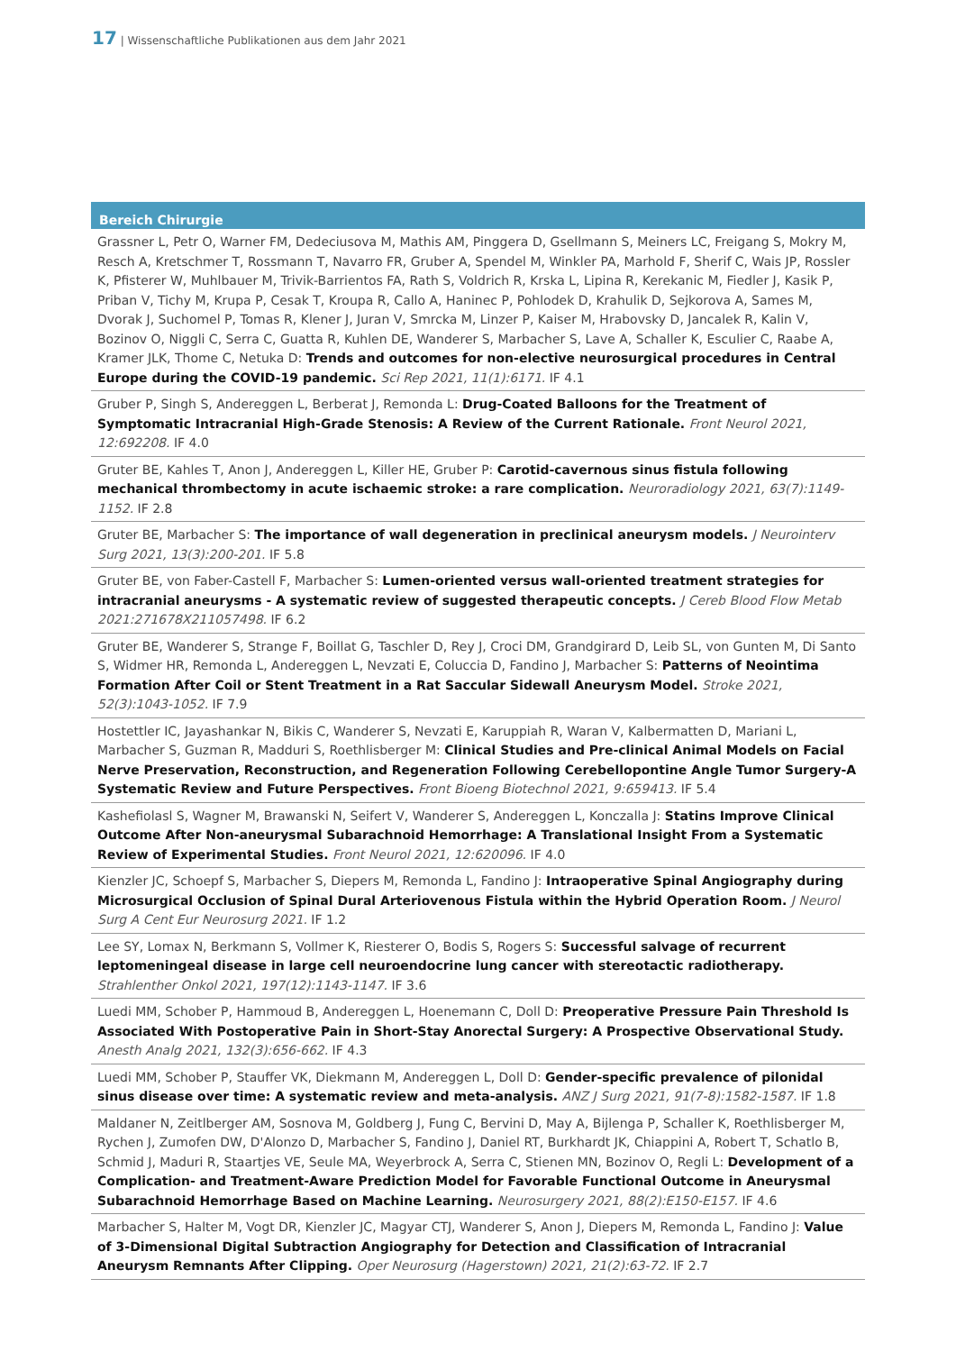17 | Wissenschaftliche Publikationen aus dem Jahr 2021
Bereich Chirurgie
Grassner L, Petr O, Warner FM, Dedeciusova M, Mathis AM, Pinggera D, Gsellmann S, Meiners LC, Freigang S, Mokry M, Resch A, Kretschmer T, Rossmann T, Navarro FR, Gruber A, Spendel M, Winkler PA, Marhold F, Sherif C, Wais JP, Rossler K, Pfisterer W, Muhlbauer M, Trivik-Barrientos FA, Rath S, Voldrich R, Krska L, Lipina R, Kerekanic M, Fiedler J, Kasik P, Priban V, Tichy M, Krupa P, Cesak T, Kroupa R, Callo A, Haninec P, Pohlodek D, Krahulik D, Sejkorova A, Sames M, Dvorak J, Suchomel P, Tomas R, Klener J, Juran V, Smrcka M, Linzer P, Kaiser M, Hrabovsky D, Jancalek R, Kalin V, Bozinov O, Niggli C, Serra C, Guatta R, Kuhlen DE, Wanderer S, Marbacher S, Lave A, Schaller K, Esculier C, Raabe A, Kramer JLK, Thome C, Netuka D: Trends and outcomes for non-elective neurosurgical procedures in Central Europe during the COVID-19 pandemic. Sci Rep 2021, 11(1):6171. IF 4.1
Gruber P, Singh S, Andereggen L, Berberat J, Remonda L: Drug-Coated Balloons for the Treatment of Symptomatic Intracranial High-Grade Stenosis: A Review of the Current Rationale. Front Neurol 2021, 12:692208. IF 4.0
Gruter BE, Kahles T, Anon J, Andereggen L, Killer HE, Gruber P: Carotid-cavernous sinus fistula following mechanical thrombectomy in acute ischaemic stroke: a rare complication. Neuroradiology 2021, 63(7):1149-1152. IF 2.8
Gruter BE, Marbacher S: The importance of wall degeneration in preclinical aneurysm models. J Neurointerv Surg 2021, 13(3):200-201. IF 5.8
Gruter BE, von Faber-Castell F, Marbacher S: Lumen-oriented versus wall-oriented treatment strategies for intracranial aneurysms - A systematic review of suggested therapeutic concepts. J Cereb Blood Flow Metab 2021:271678X211057498. IF 6.2
Gruter BE, Wanderer S, Strange F, Boillat G, Taschler D, Rey J, Croci DM, Grandgirard D, Leib SL, von Gunten M, Di Santo S, Widmer HR, Remonda L, Andereggen L, Nevzati E, Coluccia D, Fandino J, Marbacher S: Patterns of Neointima Formation After Coil or Stent Treatment in a Rat Saccular Sidewall Aneurysm Model. Stroke 2021, 52(3):1043-1052. IF 7.9
Hostettler IC, Jayashankar N, Bikis C, Wanderer S, Nevzati E, Karuppiah R, Waran V, Kalbermatten D, Mariani L, Marbacher S, Guzman R, Madduri S, Roethlisberger M: Clinical Studies and Pre-clinical Animal Models on Facial Nerve Preservation, Reconstruction, and Regeneration Following Cerebellopontine Angle Tumor Surgery-A Systematic Review and Future Perspectives. Front Bioeng Biotechnol 2021, 9:659413. IF 5.4
Kashefiolasl S, Wagner M, Brawanski N, Seifert V, Wanderer S, Andereggen L, Konczalla J: Statins Improve Clinical Outcome After Non-aneurysmal Subarachnoid Hemorrhage: A Translational Insight From a Systematic Review of Experimental Studies. Front Neurol 2021, 12:620096. IF 4.0
Kienzler JC, Schoepf S, Marbacher S, Diepers M, Remonda L, Fandino J: Intraoperative Spinal Angiography during Microsurgical Occlusion of Spinal Dural Arteriovenous Fistula within the Hybrid Operation Room. J Neurol Surg A Cent Eur Neurosurg 2021. IF 1.2
Lee SY, Lomax N, Berkmann S, Vollmer K, Riesterer O, Bodis S, Rogers S: Successful salvage of recurrent leptomeningeal disease in large cell neuroendocrine lung cancer with stereotactic radiotherapy. Strahlenther Onkol 2021, 197(12):1143-1147. IF 3.6
Luedi MM, Schober P, Hammoud B, Andereggen L, Hoenemann C, Doll D: Preoperative Pressure Pain Threshold Is Associated With Postoperative Pain in Short-Stay Anorectal Surgery: A Prospective Observational Study. Anesth Analg 2021, 132(3):656-662. IF 4.3
Luedi MM, Schober P, Stauffer VK, Diekmann M, Andereggen L, Doll D: Gender-specific prevalence of pilonidal sinus disease over time: A systematic review and meta-analysis. ANZ J Surg 2021, 91(7-8):1582-1587. IF 1.8
Maldaner N, Zeitlberger AM, Sosnova M, Goldberg J, Fung C, Bervini D, May A, Bijlenga P, Schaller K, Roethlisberger M, Rychen J, Zumofen DW, D'Alonzo D, Marbacher S, Fandino J, Daniel RT, Burkhardt JK, Chiappini A, Robert T, Schatlo B, Schmid J, Maduri R, Staartjes VE, Seule MA, Weyerbrock A, Serra C, Stienen MN, Bozinov O, Regli L: Development of a Complication- and Treatment-Aware Prediction Model for Favorable Functional Outcome in Aneurysmal Subarachnoid Hemorrhage Based on Machine Learning. Neurosurgery 2021, 88(2):E150-E157. IF 4.6
Marbacher S, Halter M, Vogt DR, Kienzler JC, Magyar CTJ, Wanderer S, Anon J, Diepers M, Remonda L, Fandino J: Value of 3-Dimensional Digital Subtraction Angiography for Detection and Classification of Intracranial Aneurysm Remnants After Clipping. Oper Neurosurg (Hagerstown) 2021, 21(2):63-72. IF 2.7